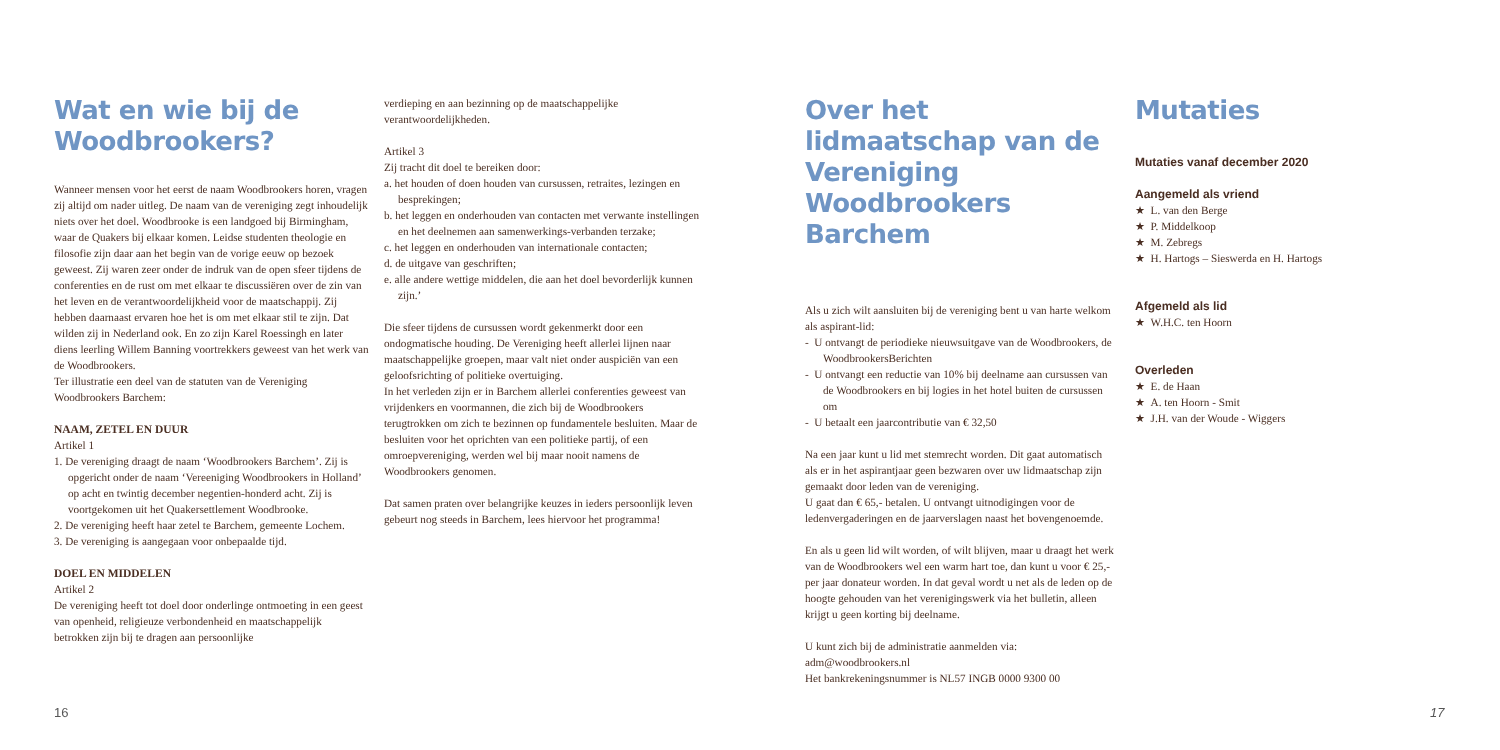Wat en wie bij de Woodbrookers?
Wanneer mensen voor het eerst de naam Woodbrookers horen, vragen zij altijd om nader uitleg. De naam van de vereniging zegt inhoudelijk niets over het doel. Woodbrooke is een landgoed bij Birmingham, waar de Quakers bij elkaar komen. Leidse studenten theologie en filosofie zijn daar aan het begin van de vorige eeuw op bezoek geweest. Zij waren zeer onder de indruk van de open sfeer tijdens de conferenties en de rust om met elkaar te discussiëren over de zin van het leven en de verantwoordelijkheid voor de maatschappij. Zij hebben daarnaast ervaren hoe het is om met elkaar stil te zijn. Dat wilden zij in Nederland ook. En zo zijn Karel Roessingh en later diens leerling Willem Banning voortrekkers geweest van het werk van de Woodbrookers.
Ter illustratie een deel van de statuten van de Vereniging Woodbrookers Barchem:
NAAM, ZETEL EN DUUR
Artikel 1
1. De vereniging draagt de naam ‘Woodbrookers Barchem’. Zij is opgericht onder de naam ‘Vereeniging Woodbrookers in Holland’ op acht en twintig december negentien-honderd acht. Zij is voortgekomen uit het Quakersettlement Woodbrooke.
2. De vereniging heeft haar zetel te Barchem, gemeente Lochem.
3. De vereniging is aangegaan voor onbepaalde tijd.
DOEL EN MIDDELEN
Artikel 2
De vereniging heeft tot doel door onderlinge ontmoeting in een geest van openheid, religieuze verbondenheid en maatschappelijk betrokken zijn bij te dragen aan persoonlijke
verdieping en aan bezinning op de maatschappelijke verantwoordelijkheden.
Artikel 3
Zij tracht dit doel te bereiken door:
a. het houden of doen houden van cursussen, retraites, lezingen en besprekingen;
b. het leggen en onderhouden van contacten met verwante instellingen en het deelnemen aan samenwerkings-verbanden terzake;
c. het leggen en onderhouden van internationale contacten;
d. de uitgave van geschriften;
e. alle andere wettige middelen, die aan het doel bevorderlijk kunnen zijn.’
Die sfeer tijdens de cursussen wordt gekenmerkt door een ondogmatische houding. De Vereniging heeft allerlei lijnen naar maatschappelijke groepen, maar valt niet onder auspiciën van een geloofsrichting of politieke overtuiging.
In het verleden zijn er in Barchem allerlei conferenties geweest van vrijdenkers en voormannen, die zich bij de Woodbrookers terugtrokken om zich te bezinnen op fundamentele besluiten. Maar de besluiten voor het oprichten van een politieke partij, of een omroepvereniging, werden wel bij maar nooit namens de Woodbrookers genomen.
Dat samen praten over belangrijke keuzes in ieders persoonlijk leven gebeurt nog steeds in Barchem, lees hiervoor het programma!
Over het lidmaatschap van de Vereniging Woodbrookers Barchem
Als u zich wilt aansluiten bij de vereniging bent u van harte welkom als aspirant-lid:
- U ontvangt de periodieke nieuwsuitgave van de Woodbrookers, de WoodbrookersBerichten
- U ontvangt een reductie van 10% bij deelname aan cursussen van de Woodbrookers en bij logies in het hotel buiten de cursussen om
- U betaalt een jaarcontributie van € 32,50
Na een jaar kunt u lid met stemrecht worden. Dit gaat automatisch als er in het aspirantjaar geen bezwaren over uw lidmaatschap zijn gemaakt door leden van de vereniging.
U gaat dan € 65,- betalen. U ontvangt uitnodigingen voor de ledenvergaderingen en de jaarverslagen naast het bovengenoemde.
En als u geen lid wilt worden, of wilt blijven, maar u draagt het werk van de Woodbrookers wel een warm hart toe, dan kunt u voor € 25,- per jaar donateur worden. In dat geval wordt u net als de leden op de hoogte gehouden van het verenigingswerk via het bulletin, alleen krijgt u geen korting bij deelname.
U kunt zich bij de administratie aanmelden via:
adm@woodbrookers.nl
Het bankrekeningsnummer is NL57 INGB 0000 9300 00
Mutaties
Mutaties vanaf december 2020
Aangemeld als vriend
★ L. van den Berge
★ P. Middelkoop
★ M. Zebregs
★ H. Hartogs – Sieswerda en H. Hartogs
Afgemeld als lid
★ W.H.C. ten Hoorn
Overleden
★ E. de Haan
★ A. ten Hoorn - Smit
★ J.H. van der Woude - Wiggers
16 17